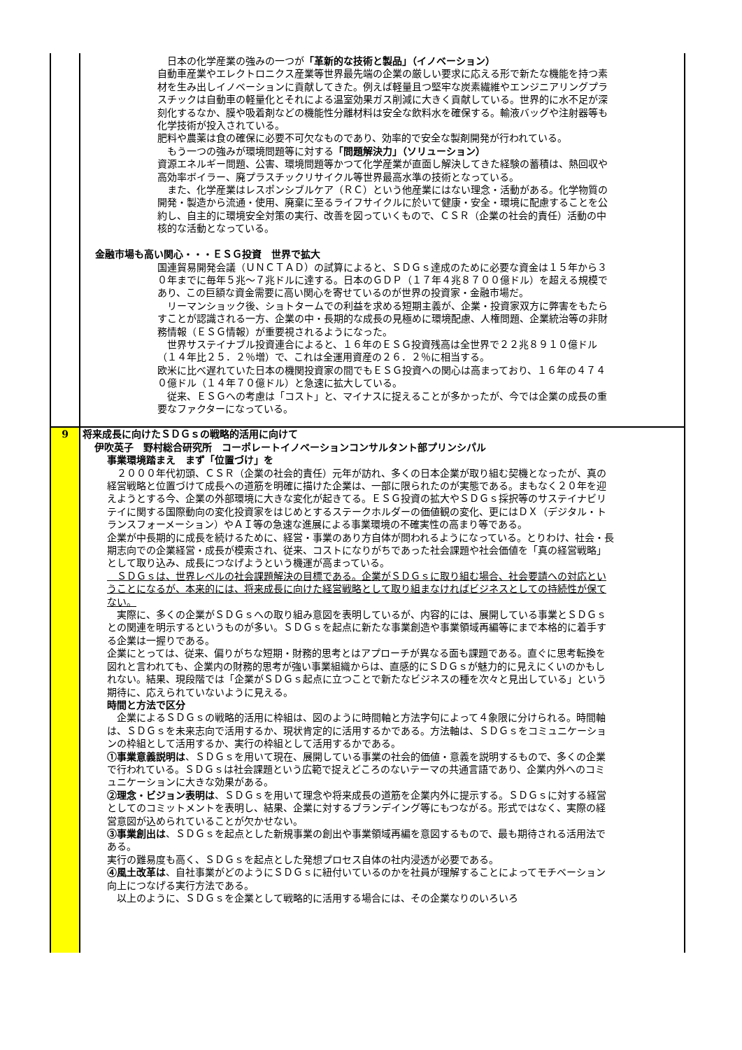| | 日本の化学産業の強みの一つが 「革新的な技術と製品」（イノベーション） 自動車産業やエレクトロニクス産業等世界最先端の企業の厳しい要求に応える形で新たな機能を持つ素材を生み出しイノベーションに貢献してきた。例えば軽量且つ堅牢な炭素繊維やエンジニアリングプラスチックは自動車の軽量化とそれによる温室効果ガス削減に大きく貢献している。世界的に水不足が深刻化するなか、膜や吸着剤などの機能性分離材料は安全な飲料水を確保する。輸液バッグや注射器等も化学技術が投入されている。 肥料や農薬は食の確保に必要不可欠なものであり、効率的で安全な製剤開発が行われている。 もう一つの強みが環境問題等に対する 「問題解決力」（ソリューション） 資源エネルギー問題、公害、環境問題等かつて化学産業が直面し解決してきた経験の蓄積は、熱回収や高効率ボイラー、廃プラスチックリサイクル等世界最高水準の技術となっている。 また、化学産業はレスポンシブルケア（ＲＣ）という他産業にはない理念・活動がある。化学物質の開発・製造から流通・使用、廃棄に至るライフサイクルに於いて健康・安全・環境に配慮することを公約し、自主的に環境安全対策の実行、改善を図っていくもので、ＣＳＲ（企業の社会的責任）活動の中核的な活動となっている。 金融市場も高い関心・・・ＥＳＧ投資 世界で拡大 国連貿易開発会議（ＵＮＣＴＡＤ）の試算によると、ＳＤＧｓ達成のために必要な資金は１５年から３０年までに毎年５兆～７兆ドルに達する。日本のＧＤＰ（１７年４兆８７００億ドル）を超える規模であり、この巨額な資金需要に高い関心を寄せているのが世界の投資家・金融市場だ。 リーマンショック後、ショトタームでの利益を求める短期主義が、企業・投資家双方に弊害をもたらすことが認識される一方、企業の中・長期的な成長の見極めに環境配慮、人権問題、企業統治等の非財務情報（ＥＳＧ情報）が重要視されるようになった。 世界サステイナブル投資連合によると、１６年のＥＳＧ投資残高は全世界で２２兆８９１０億ドル（１４年比２５．２％増）で、これは全運用資産の２６．２％に相当する。 欧米に比べ遅れていた日本の機関投資家の間でもＥＳＧ投資への関心は高まっており、１６年の４７４０億ドル（１４年７０億ドル）と急速に拡大している。 従来、ＥＳＧへの考慮は「コスト」と、マイナスに捉えることが多かったが、今では企業の成長の重要なファクターになっている。 |
| 9 | 将来成長に向けたＳＤＧｓの戦略的活用に向けて 伊吹英子 野村総合研究所 コーポレートイノベーションコンサルタント部プリンシパル 事業環境踏まえ まず「位置づけ」を ２０００年代初頭、ＣＳＲ（企業の社会的責任）元年が訪れ、多くの日本企業が取り組む契機となったが、真の経営戦略と位置づけて成長への道筋を明確に描けた企業は、一部に限られたのが実態である。まもなく２０年を迎えようとする今、企業の外部環境に大きな変化が起きてる。ＥＳＧ投資の拡大やＳＤＧｓ採択等のサステイナビリテイに関する国際動向の変化投資家をはじめとするステークホルダーの価値観の変化、更にはＤＸ（デジタル・トランスフォーメーション）やＡＩ等の急速な進展による事業環境の不確実性の高まり等である。 企業が中長期的に成長を続けるために、経営・事業のあり方自体が問われるようになっている。とりわけ、社会・長期志向での企業経営・成長が模索され、従来、コストになりがちであった社会課題や社会価値を「真の経営戦略」として取り込み、成長につなげようという機運が高まっている。 ＳＤＧｓは、世界レベルの社会課題解決の目標である。企業がＳＤＧｓに取り組む場合、社会要請への対応ということになるが、本来的には、将来成長に向けた経営戦略として取り組まなければビジネスとしての持続性が保てない。 実際に、多くの企業がＳＤＧｓへの取り組み意図を表明しているが、内容的には、展開している事業とＳＤＧｓとの関連を明示するというものが多い。ＳＤＧｓを起点に新たな事業創造や事業領域再編等にまで本格的に着手する企業は一握りである。 企業にとっては、従来、偏りがちな短期・財務的思考とはアプローチが異なる面も課題である。直ぐに思考転換を図れと言われても、企業内の財務的思考が強い事業組織からは、直感的にＳＤＧｓが魅力的に見えにくいのかもしれない。結果、現段階では「企業がＳＤＧｓ起点に立つことで新たなビジネスの種を次々と見出している」という期待に、応えられていないように見える。 時間と方法で区分 企業によるＳＤＧｓの戦略的活用に枠組は、図のように時間軸と方法字句によって４象限に分けられる。時間軸は、ＳＤＧｓを未来志向で活用するか、現状肯定的に活用するかである。方法軸は、ＳＤＧｓをコミュニケーションの枠組として活用するか、実行の枠組として活用するかである。 ①事業意義説明は 、ＳＤＧｓを用いて現在、展開している事業の社会的価値・意義を説明するもので、多くの企業で行われている。ＳＤＧｓは社会課題という広範で捉えどころのないテーマの共通言語であり、企業内外へのコミュニケーションに大きな効果がある。 ②理念・ビジョン表明は 、ＳＤＧｓを用いて理念や将来成長の道筋を企業内外に提示する。ＳＤＧｓに対する経営としてのコミットメントを表明し、結果、企業に対するブランデイング等にもつながる。形式ではなく、実際の経営意図が込められていることが欠かせない。 ③事業創出は 、ＳＤＧｓを起点とした新規事業の創出や事業領域再編を意図するもので、最も期待される活用法である。 実行の難易度も高く、ＳＤＧｓを起点とした発想プロセス自体の社内浸透が必要である。 ④風土改革は 、自社事業がどのようにＳＤＧｓに紐付いているのかを社員が理解することによってモチベーション向上につなげる実行方法である。 以上のように、ＳＤＧｓを企業として戦略的に活用する場合には、その企業なりのいろいろ |